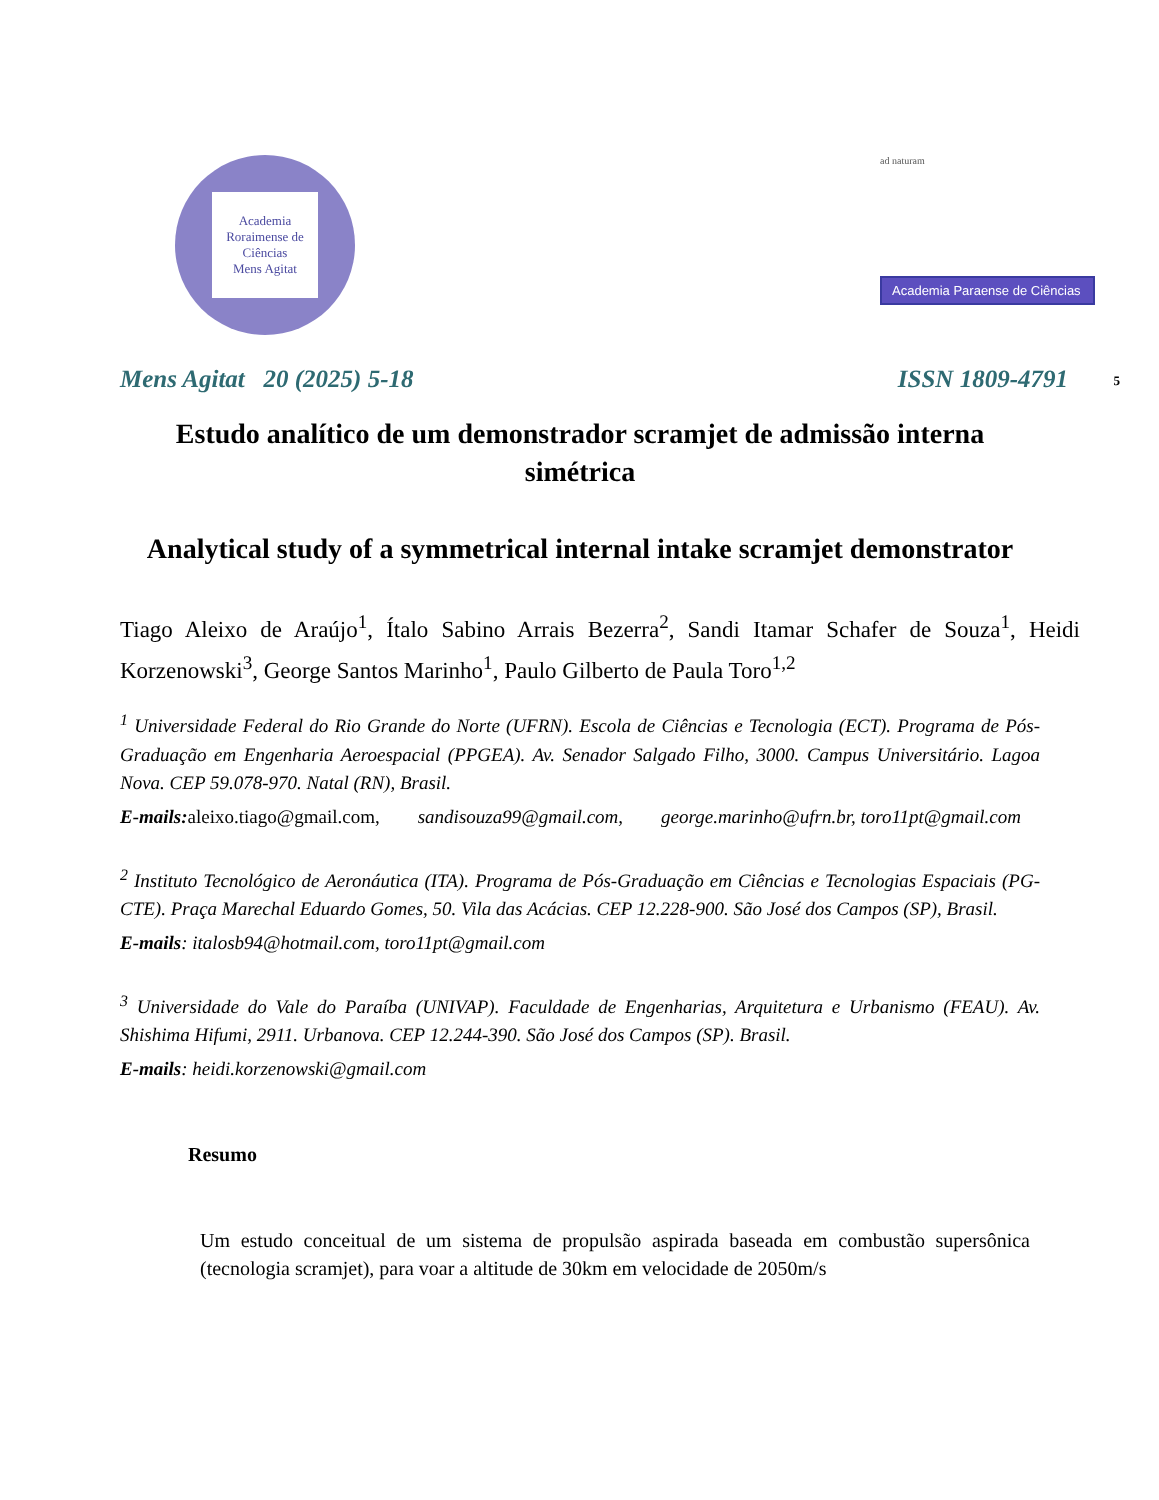Academia Roraimense de Ciências
Mens Agitat
ad naturam
Academia Paraense de Ciências
Mens Agitat 20 (2025) 5-18 ISSN 1809-4791 5
Estudo analítico de um demonstrador scramjet de admissão interna simétrica
Analytical study of a symmetrical internal intake scramjet demonstrator
Tiago Aleixo de Araújo<sup>1</sup>, Ítalo Sabino Arrais Bezerra<sup>2</sup>, Sandi Itamar Schafer de Souza<sup>1</sup>, Heidi Korzenowski<sup>3</sup>, George Santos Marinho<sup>1</sup>, Paulo Gilberto de Paula Toro<sup>1,2</sup>
<sup>1</sup> Universidade Federal do Rio Grande do Norte (UFRN). Escola de Ciências e Tecnologia (ECT). Programa de Pós-Graduação em Engenharia Aeroespacial (PPGEA). Av. Senador Salgado Filho, 3000. Campus Universitário. Lagoa Nova. CEP 59.078-970. Natal (RN), Brasil.
E-mails: aleixo.tiago@gmail.com, sandisouza99@gmail.com, george.marinho@ufrn.br, toro11pt@gmail.com
<sup>2</sup> Instituto Tecnológico de Aeronáutica (ITA). Programa de Pós-Graduação em Ciências e Tecnologias Espaciais (PG-CTE). Praça Marechal Eduardo Gomes, 50. Vila das Acácias. CEP 12.228-900. São José dos Campos (SP), Brasil.
E-mails: italosb94@hotmail.com, toro11pt@gmail.com
<sup>3</sup> Universidade do Vale do Paraíba (UNIVAP). Faculdade de Engenharias, Arquitetura e Urbanismo (FEAU). Av. Shishima Hifumi, 2911. Urbanova. CEP 12.244-390. São José dos Campos (SP). Brasil.
E-mails: heidi.korzenowski@gmail.com
Resumo
Um estudo conceitual de um sistema de propulsão aspirada baseada em combustão supersônica (tecnologia scramjet), para voar a altitude de 30km em velocidade de 2050m/s